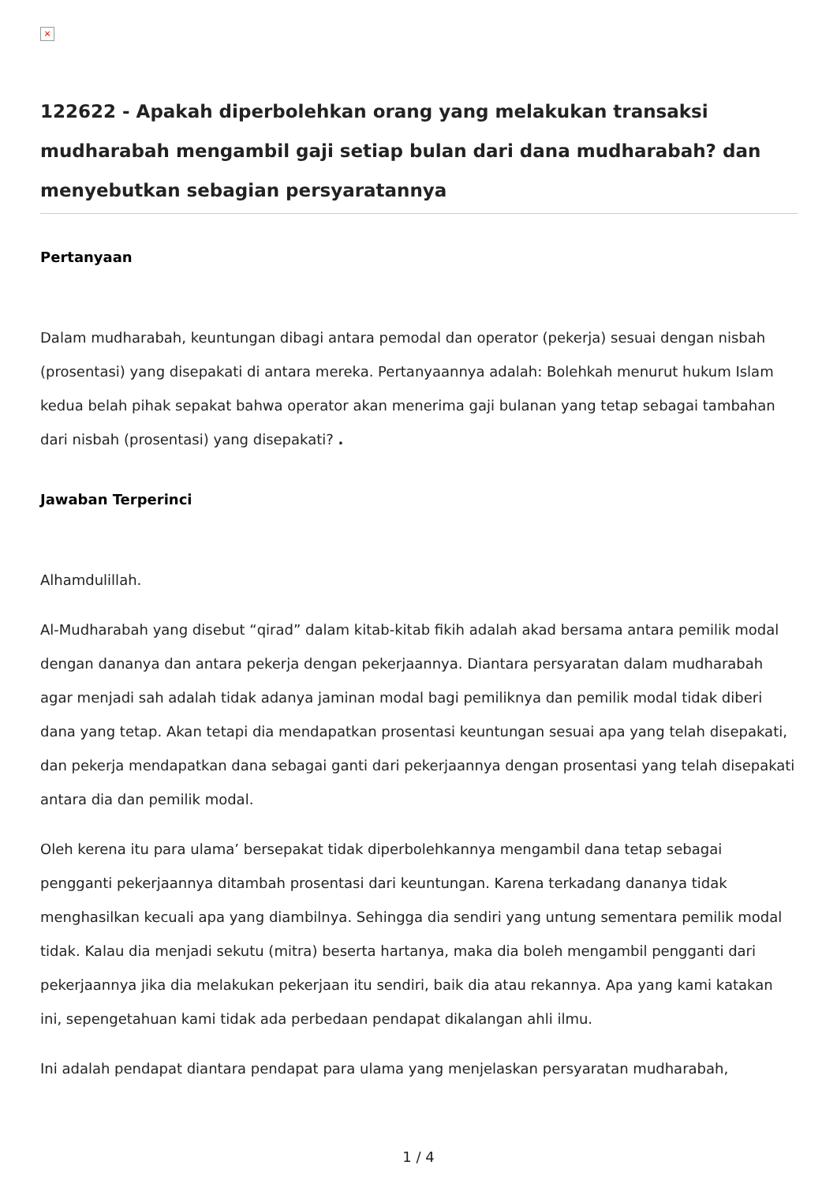×
122622 - Apakah diperbolehkan orang yang melakukan transaksi mudharabah mengambil gaji setiap bulan dari dana mudharabah? dan menyebutkan sebagian persyaratannya
Pertanyaan
Dalam mudharabah, keuntungan dibagi antara pemodal dan operator (pekerja) sesuai dengan nisbah (prosentasi) yang disepakati di antara mereka. Pertanyaannya adalah: Bolehkah menurut hukum Islam kedua belah pihak sepakat bahwa operator akan menerima gaji bulanan yang tetap sebagai tambahan dari nisbah (prosentasi) yang disepakati? .
Jawaban Terperinci
Alhamdulillah.
Al-Mudharabah yang disebut “qirad” dalam kitab-kitab fikih adalah akad bersama antara pemilik modal dengan dananya dan antara pekerja dengan pekerjaannya. Diantara persyaratan dalam mudharabah agar menjadi sah adalah tidak adanya jaminan modal bagi pemiliknya dan pemilik modal tidak diberi dana yang tetap. Akan tetapi dia mendapatkan prosentasi keuntungan sesuai apa yang telah disepakati, dan pekerja mendapatkan dana sebagai ganti dari pekerjaannya dengan prosentasi yang telah disepakati antara dia dan pemilik modal.
Oleh kerena itu para ulama’ bersepakat tidak diperbolehkannya mengambil dana tetap sebagai pengganti pekerjaannya ditambah prosentasi dari keuntungan. Karena terkadang dananya tidak menghasilkan kecuali apa yang diambilnya. Sehingga dia sendiri yang untung sementara pemilik modal tidak. Kalau dia menjadi sekutu (mitra) beserta hartanya, maka dia boleh mengambil pengganti dari pekerjaannya jika dia melakukan pekerjaan itu sendiri, baik dia atau rekannya. Apa yang kami katakan ini, sepengetahuan kami tidak ada perbedaan pendapat dikalangan ahli ilmu.
Ini adalah pendapat diantara pendapat para ulama yang menjelaskan persyaratan mudharabah,
1 / 4